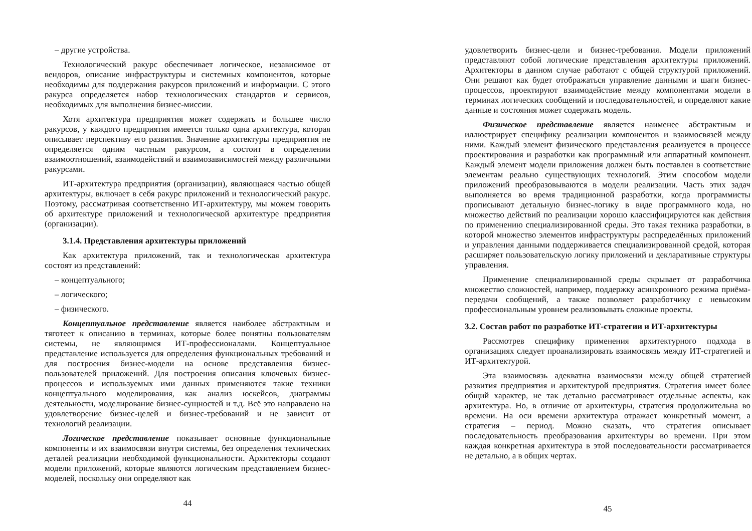– другие устройства.
Технологический ракурс обеспечивает логическое, независимое от вендоров, описание инфраструктуры и системных компонентов, которые необходимы для поддержания ракурсов приложений и информации. С этого ракурса определяется набор технологических стандартов и сервисов, необходимых для выполнения бизнес-миссии.
Хотя архитектура предприятия может содержать и большее число ракурсов, у каждого предприятия имеется только одна архитектура, которая описывает перспективу его развития. Значение архитектуры предприятия не определяется одним частным ракурсом, а состоит в определении взаимоотношений, взаимодействий и взаимозависимостей между различными ракурсами.
ИТ-архитектура предприятия (организации), являющаяся частью общей архитектуры, включает в себя ракурс приложений и технологический ракурс. Поэтому, рассматривая соответственно ИТ-архитектуру, мы можем говорить об архитектуре приложений и технологической архитектуре предприятия (организации).
3.1.4. Представления архитектуры приложений
Как архитектура приложений, так и технологическая архитектура состоят из представлений:
– концептуального;
– логического;
– физического.
Концептуальное представление является наиболее абстрактным и тяготеет к описанию в терминах, которые более понятны пользователям системы, не являющимся ИТ-профессионалами. Концептуальное представление используется для определения функциональных требований и для построения бизнес-модели на основе представления бизнес-пользователей приложений. Для построения описания ключевых бизнес-процессов и используемых ими данных применяются такие техники концептуального моделирования, как анализ юскейсов, диаграммы деятельности, моделирование бизнес-сущностей и т.д. Всё это направлено на удовлетворение бизнес-целей и бизнес-требований и не зависит от технологий реализации.
Логическое представление показывает основные функциональные компоненты и их взаимосвязи внутри системы, без определения технических деталей реализации необходимой функциональности. Архитекторы создают модели приложений, которые являются логическим представлением бизнес-моделей, поскольку они определяют как
44
удовлетворить бизнес-цели и бизнес-требования. Модели приложений представляют собой логические представления архитектуры приложений. Архитекторы в данном случае работают с общей структурой приложений. Они решают как будет отображаться управление данными и шаги бизнес-процессов, проектируют взаимодействие между компонентами модели в терминах логических сообщений и последовательностей, и определяют какие данные и состояния может содержать модель.
Физическое представление является наименее абстрактным и иллюстрирует специфику реализации компонентов и взаимосвязей между ними. Каждый элемент физического представления реализуется в процессе проектирования и разработки как программный или аппаратный компонент. Каждый элемент модели приложения должен быть поставлен в соответствие элементам реально существующих технологий. Этим способом модели приложений преобразовываются в модели реализации. Часть этих задач выполняется во время традиционной разработки, когда программисты прописывают детальную бизнес-логику в виде программного кода, но множество действий по реализации хорошо классифицируются как действия по применению специализированной среды. Это такая техника разработки, в которой множество элементов инфраструктуры распределённых приложений и управления данными поддерживается специализированной средой, которая расширяет пользовательскую логику приложений и декларативные структуры управления.
Применение специализированной среды скрывает от разработчика множество сложностей, например, поддержку асинхронного режима приёма-передачи сообщений, а также позволяет разработчику с невысоким профессиональным уровнем реализовывать сложные проекты.
3.2. Состав работ по разработке ИТ-стратегии и ИТ-архитектуры
Рассмотрев специфику применения архитектурного подхода в организациях следует проанализировать взаимосвязь между ИТ-стратегией и ИТ-архитектурой.
Эта взаимосвязь адекватна взаимосвязи между общей стратегией развития предприятия и архитектурой предприятия. Стратегия имеет более общий характер, не так детально рассматривает отдельные аспекты, как архитектура. Но, в отличие от архитектуры, стратегия продолжительна во времени. На оси времени архитектура отражает конкретный момент, а стратегия – период. Можно сказать, что стратегия описывает последовательность преобразования архитектуры во времени. При этом каждая конкретная архитектура в этой последовательности рассматривается не детально, а в общих чертах.
45